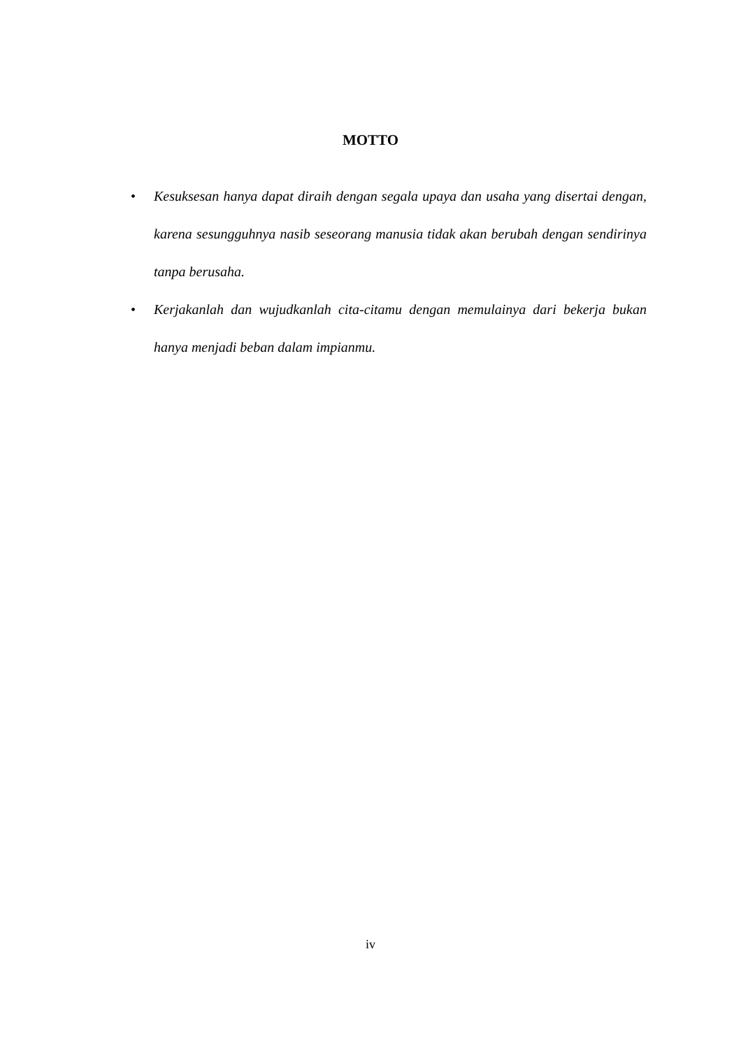MOTTO
• Kesuksesan hanya dapat diraih dengan segala upaya dan usaha yang disertai dengan, karena sesungguhnya nasib seseorang manusia tidak akan berubah dengan sendirinya tanpa berusaha.
• Kerjakanlah dan wujudkanlah cita-citamu dengan memulainya dari bekerja bukan hanya menjadi beban dalam impianmu.
iv